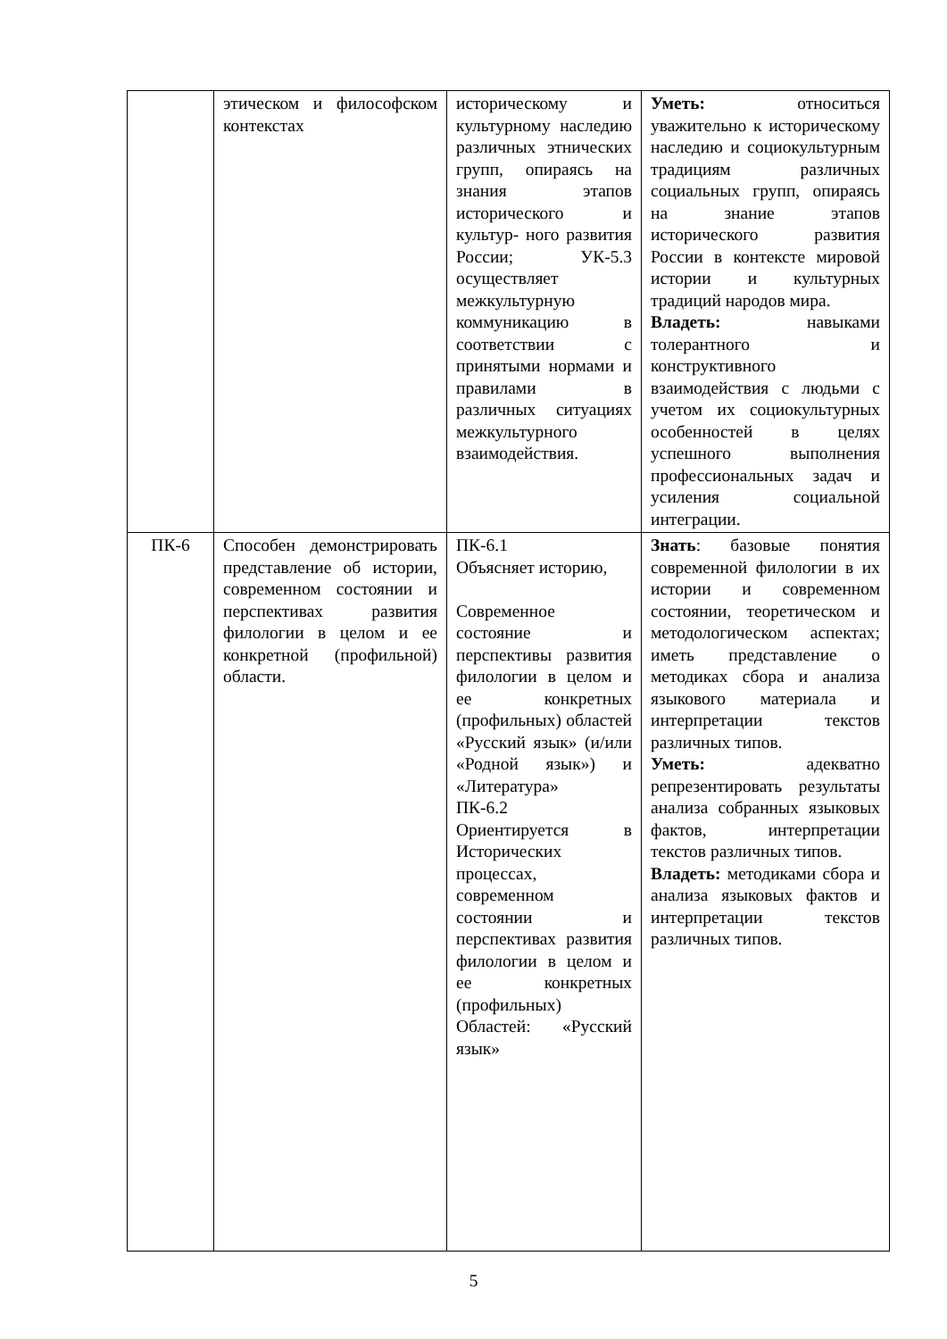| | этическом и философском контекстах | историческому и культурному наследию различных этнических групп, опираясь на знания этапов исторического и культур- ного развития России; УК-5.3 осуществляет межкультурную коммуникацию в соответствии с принятыми нормами и правилами в различных ситуациях межкультурного взаимодействия. | Уметь: относиться уважительно к историческому наследию и социокультурным традициям различных социальных групп, опираясь на знание этапов исторического развития России в контексте мировой истории и культурных традиций народов мира. Владеть: навыками толерантного и конструктивного взаимодействия с людьми с учетом их социокультурных особенностей в целях успешного выполнения профессиональных задач и усиления социальной интеграции. |
| ПК-6 | Способен демонстрировать представление об истории, современном состоянии и перспективах развития филологии в целом и ее конкретной (профильной) области. | ПК-6.1 Объясняет историю, Современное состояние и перспективы развития филологии в целом и ее конкретных (профильных) областей «Русский язык» (и/или «Родной язык») и «Литература» ПК-6.2 Ориентируется в Исторических процессах, современном состоянии и перспективах развития филологии в целом и ее конкретных (профильных) Областей: «Русский язык» | Знать : базовые понятия современной филологии в их истории и современном состоянии, теоретическом и методологическом аспектах; иметь представление о методиках сбора и анализа языкового материала и интерпретации текстов различных типов. Уметь: адекватно репрезентировать результаты анализа собранных языковых фактов, интерпретации текстов различных типов. Владеть: методиками сбора и анализа языковых фактов и интерпретации текстов различных типов. |
5